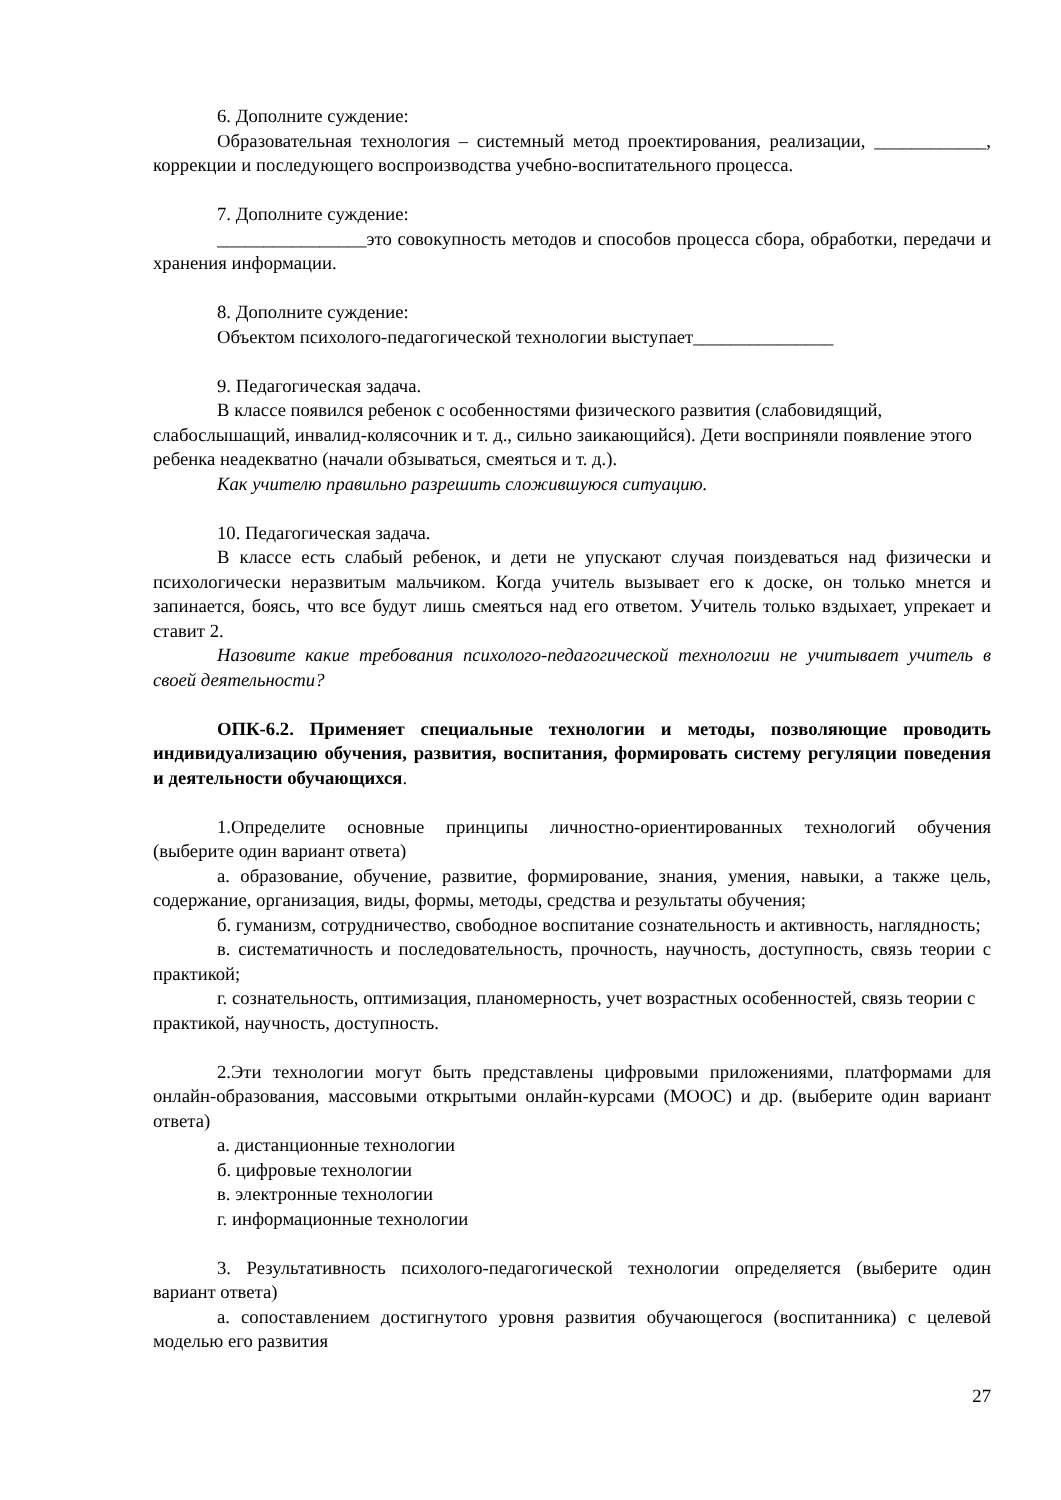6. Дополните суждение:
Образовательная технология – системный метод проектирования, реализации, ____________, коррекции и последующего воспроизводства учебно-воспитательного процесса.
7. Дополните суждение:
________________это совокупность методов и способов процесса сбора, обработки, передачи и хранения информации.
8. Дополните суждение:
Объектом психолого-педагогической технологии выступает_______________
9. Педагогическая задача.
В классе появился ребенок с особенностями физического развития (слабовидящий, слабослышащий, инвалид-колясочник и т. д., сильно заикающийся). Дети восприняли появление этого ребенка неадекватно (начали обзываться, смеяться и т. д.).
Как учителю правильно разрешить сложившуюся ситуацию.
10. Педагогическая задача.
В классе есть слабый ребенок, и дети не упускают случая поиздеваться над физически и психологически неразвитым мальчиком. Когда учитель вызывает его к доске, он только мнется и запинается, боясь, что все будут лишь смеяться над его ответом. Учитель только вздыхает, упрекает и ставит 2.
Назовите какие требования психолого-педагогической технологии не учитывает учитель в своей деятельности?
ОПК-6.2. Применяет специальные технологии и методы, позволяющие проводить индивидуализацию обучения, развития, воспитания, формировать систему регуляции поведения и деятельности обучающихся.
1.Определите основные принципы личностно-ориентированных технологий обучения (выберите один вариант ответа)
а. образование, обучение, развитие, формирование, знания, умения, навыки, а также цель, содержание, организация, виды, формы, методы, средства и результаты обучения;
б. гуманизм, сотрудничество, свободное воспитание сознательность и активность, наглядность;
в. систематичность и последовательность, прочность, научность, доступность, связь теории с практикой;
г. сознательность, оптимизация, планомерность, учет возрастных особенностей, связь теории с практикой, научность, доступность.
2.Эти технологии могут быть представлены цифровыми приложениями, платформами для онлайн-образования, массовыми открытыми онлайн-курсами (MOOC) и др. (выберите один вариант ответа)
а. дистанционные технологии
б. цифровые технологии
в. электронные технологии
г. информационные технологии
3. Результативность психолого-педагогической технологии определяется (выберите один вариант ответа)
а. сопоставлением достигнутого уровня развития обучающегося (воспитанника) с целевой моделью его развития
27